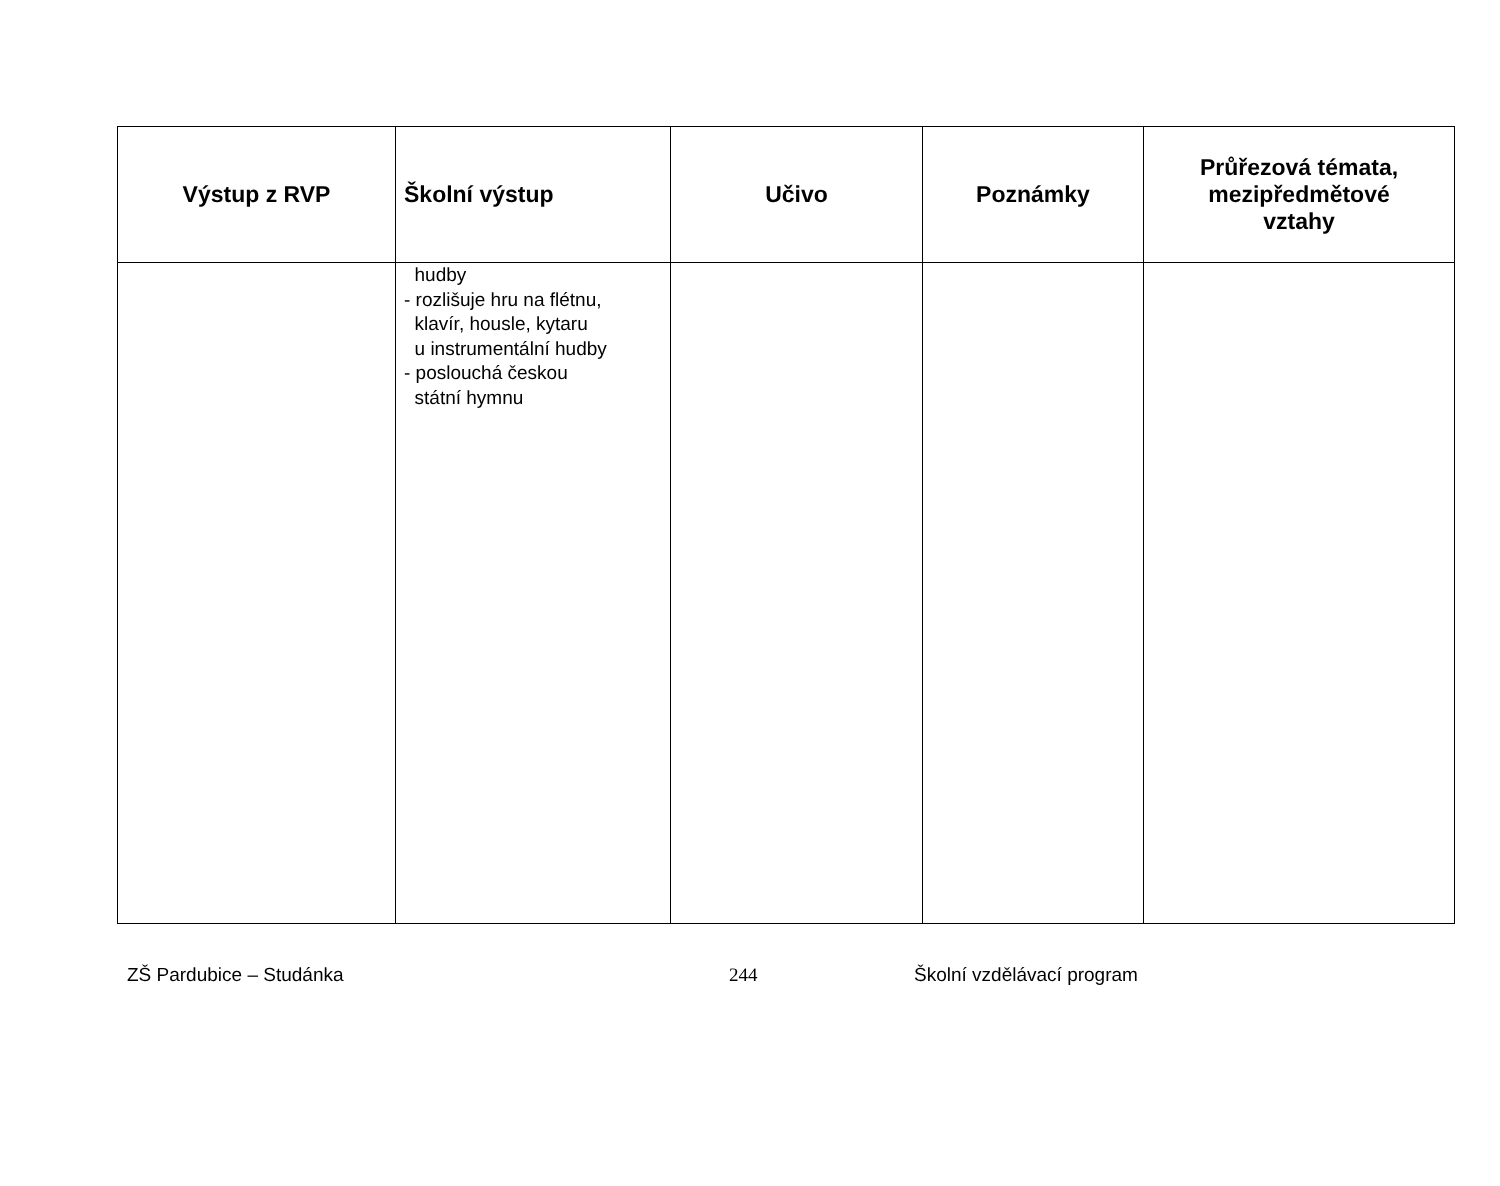| Výstup z RVP | Školní výstup | Učivo | Poznámky | Průřezová témata, mezipředmětové vztahy |
| --- | --- | --- | --- | --- |
| | hudby - rozlišuje hru na flétnu, klavír, housle, kytaru u instrumentální hudby - poslouchá českou státní hymnu | | | |
ZŠ Pardubice – Studánka 244 Školní vzdělávací program